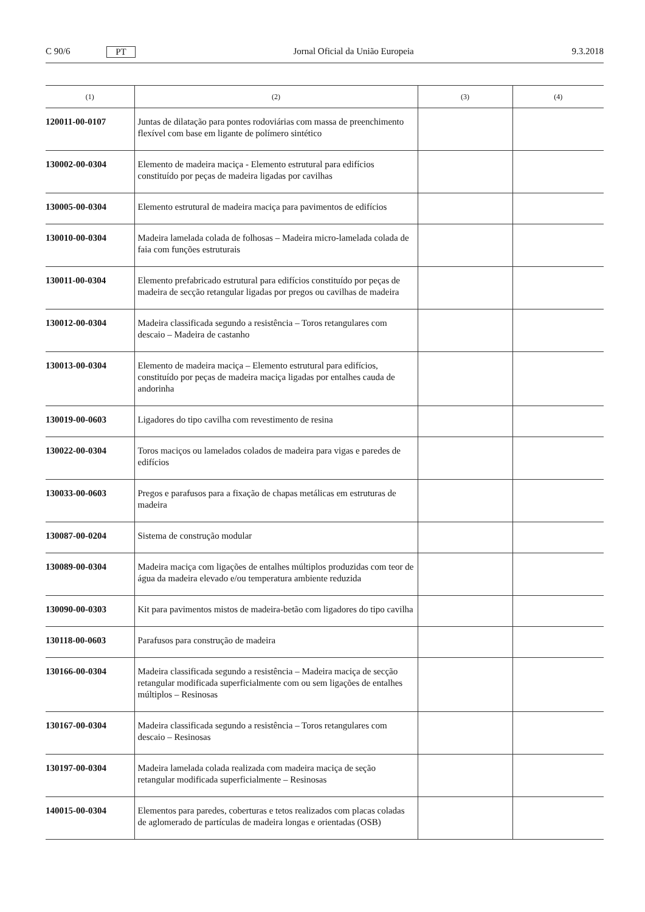C 90/6 PT Jornal Oficial da União Europeia 9.3.2018
| (1) | (2) | (3) | (4) |
| --- | --- | --- | --- |
| 120011-00-0107 | Juntas de dilatação para pontes rodoviárias com massa de preenchimento flexível com base em ligante de polímero sintético | | |
| 130002-00-0304 | Elemento de madeira maciça - Elemento estrutural para edifícios constituído por peças de madeira ligadas por cavilhas | | |
| 130005-00-0304 | Elemento estrutural de madeira maciça para pavimentos de edifícios | | |
| 130010-00-0304 | Madeira lamelada colada de folhosas – Madeira micro-lamelada colada de faia com funções estruturais | | |
| 130011-00-0304 | Elemento prefabricado estrutural para edifícios constituído por peças de madeira de secção retangular ligadas por pregos ou cavilhas de madeira | | |
| 130012-00-0304 | Madeira classificada segundo a resistência – Toros retangulares com descaio – Madeira de castanho | | |
| 130013-00-0304 | Elemento de madeira maciça – Elemento estrutural para edifícios, constituído por peças de madeira maciça ligadas por entalhes cauda de andorinha | | |
| 130019-00-0603 | Ligadores do tipo cavilha com revestimento de resina | | |
| 130022-00-0304 | Toros maciços ou lamelados colados de madeira para vigas e paredes de edifícios | | |
| 130033-00-0603 | Pregos e parafusos para a fixação de chapas metálicas em estruturas de madeira | | |
| 130087-00-0204 | Sistema de construção modular | | |
| 130089-00-0304 | Madeira maciça com ligações de entalhes múltiplos produzidas com teor de água da madeira elevado e/ou temperatura ambiente reduzida | | |
| 130090-00-0303 | Kit para pavimentos mistos de madeira-betão com ligadores do tipo cavilha | | |
| 130118-00-0603 | Parafusos para construção de madeira | | |
| 130166-00-0304 | Madeira classificada segundo a resistência – Madeira maciça de secção retangular modificada superficialmente com ou sem ligações de entalhes múltiplos – Resinosas | | |
| 130167-00-0304 | Madeira classificada segundo a resistência – Toros retangulares com descaio – Resinosas | | |
| 130197-00-0304 | Madeira lamelada colada realizada com madeira maciça de seção retangular modificada superficialmente – Resinosas | | |
| 140015-00-0304 | Elementos para paredes, coberturas e tetos realizados com placas coladas de aglomerado de partículas de madeira longas e orientadas (OSB) | | |